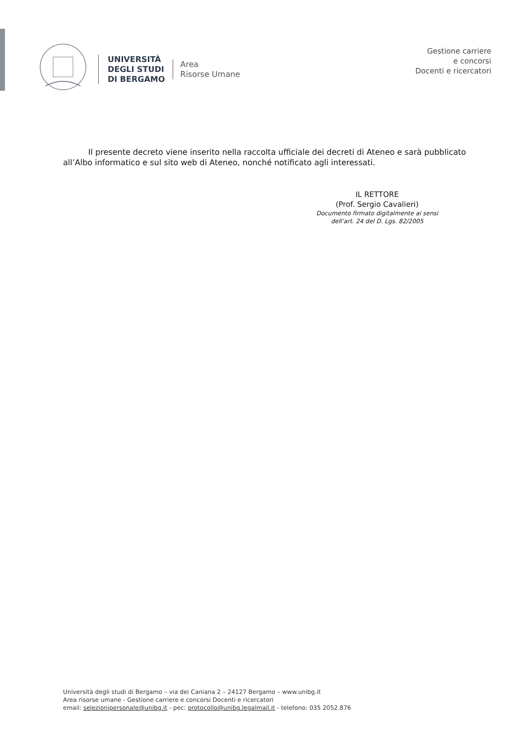UNIVERSITÀ
DEGLI STUDI
DI BERGAMO
Area
Risorse Umane
Gestione carriere
e concorsi
Docenti e ricercatori
Il presente decreto viene inserito nella raccolta ufficiale dei decreti di Ateneo e sarà pubblicato all’Albo informatico e sul sito web di Ateneo, nonché notificato agli interessati.
IL RETTORE
(Prof. Sergio Cavalieri)
Documento firmato digitalmente ai sensi
dell’art. 24 del D. Lgs. 82/2005
Università degli studi di Bergamo – via dei Caniana 2 – 24127 Bergamo – www.unibg.it
Area risorse umane - Gestione carriere e concorsi Docenti e ricercatori
email: selezionipersonale@unibg.it - pec: protocollo@unibg.legalmail.it - telefono: 035 2052.876